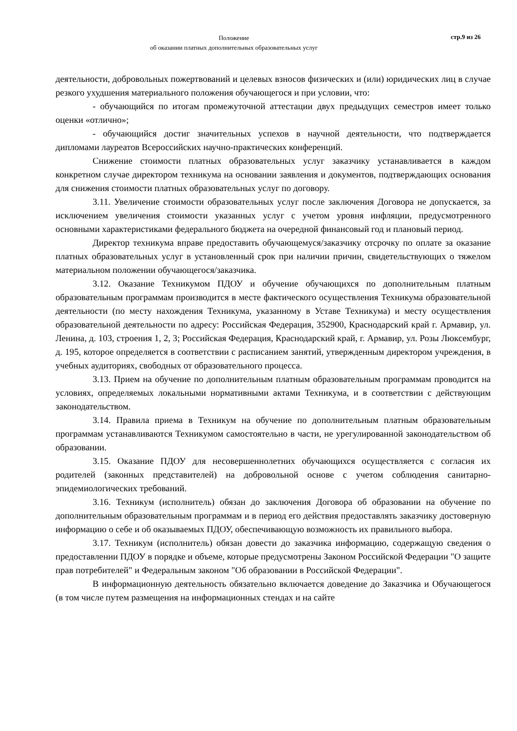Положение
об оказании платных дополнительных образовательных услуг
стр.9 из 26
деятельности, добровольных пожертвований и целевых взносов физических и (или) юридических лиц в случае резкого ухудшения материального положения обучающегося и при условии, что:
- обучающийся по итогам промежуточной аттестации двух предыдущих семестров имеет только оценки «отлично»;
- обучающийся достиг значительных успехов в научной деятельности, что подтверждается дипломами лауреатов Всероссийских научно-практических конференций.
Снижение стоимости платных образовательных услуг заказчику устанавливается в каждом конкретном случае директором техникума на основании заявления и документов, подтверждающих основания для снижения стоимости платных образовательных услуг по договору.
3.11. Увеличение стоимости образовательных услуг после заключения Договора не допускается, за исключением увеличения стоимости указанных услуг с учетом уровня инфляции, предусмотренного основными характеристиками федерального бюджета на очередной финансовый год и плановый период.
Директор техникума вправе предоставить обучающемуся/заказчику отсрочку по оплате за оказание платных образовательных услуг в установленный срок при наличии причин, свидетельствующих о тяжелом материальном положении обучающегося/заказчика.
3.12. Оказание Техникумом ПДОУ и обучение обучающихся по дополнительным платным образовательным программам производится в месте фактического осуществления Техникума образовательной деятельности (по месту нахождения Техникума, указанному в Уставе Техникума) и месту осуществления образовательной деятельности по адресу: Российская Федерация, 352900, Краснодарский край г. Армавир, ул. Ленина, д. 103, строения 1, 2, 3; Российская Федерация, Краснодарский край, г. Армавир, ул. Розы Люксембург, д. 195, которое определяется в соответствии с расписанием занятий, утвержденным директором учреждения, в учебных аудиториях, свободных от образовательного процесса.
3.13. Прием на обучение по дополнительным платным образовательным программам проводится на условиях, определяемых локальными нормативными актами Техникума, и в соответствии с действующим законодательством.
3.14. Правила приема в Техникум на обучение по дополнительным платным образовательным программам устанавливаются Техникумом самостоятельно в части, не урегулированной законодательством об образовании.
3.15. Оказание ПДОУ для несовершеннолетних обучающихся осуществляется с согласия их родителей (законных представителей) на добровольной основе с учетом соблюдения санитарно-эпидемиологических требований.
3.16. Техникум (исполнитель) обязан до заключения Договора об образовании на обучение по дополнительным образовательным программам и в период его действия предоставлять заказчику достоверную информацию о себе и об оказываемых ПДОУ, обеспечивающую возможность их правильного выбора.
3.17. Техникум (исполнитель) обязан довести до заказчика информацию, содержащую сведения о предоставлении ПДОУ в порядке и объеме, которые предусмотрены Законом Российской Федерации "О защите прав потребителей" и Федеральным законом "Об образовании в Российской Федерации".
В информационную деятельность обязательно включается доведение до Заказчика и Обучающегося (в том числе путем размещения на информационных стендах и на сайте